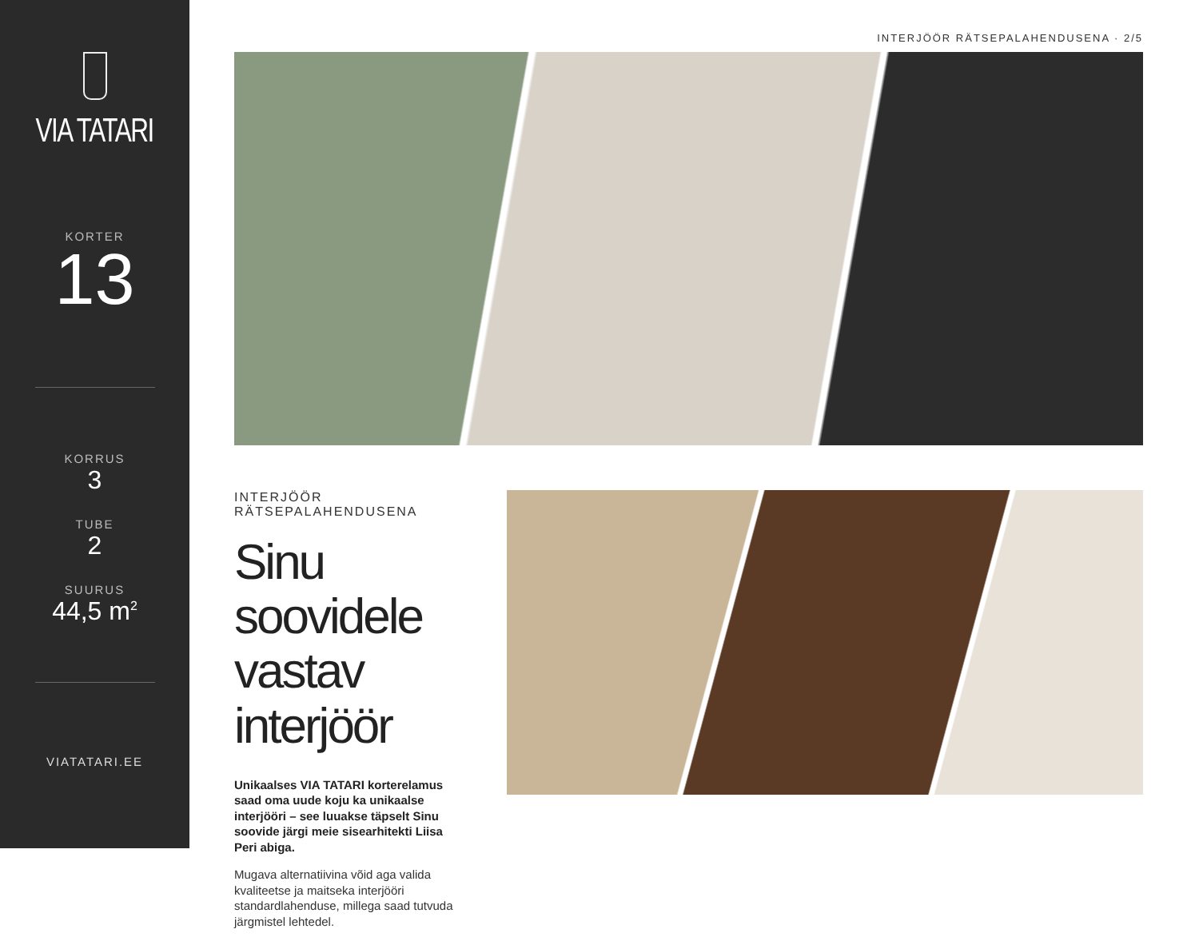VIA TATARI
KORTER
13
KORRUS
3
TUBE
2
SUURUS
44,5 m<sup>2</sup>
VIATATARI.EE
INTERJÖÖR RÄTSEPALAHENDUSENA · 2/5
INTERJÖÖR RÄTSEPALAHENDUSENA
Sinu soovidele vastav interjöör
Unikaalses VIA TATARI korterelamus saad oma uude koju ka unikaalse interjööri – see luuakse täpselt Sinu soovide järgi meie sisearhitekti Liisa Peri abiga.
Mugava alternatiivina võid aga valida kvaliteetse ja maitseka interjööri standardlahenduse, millega saad tutvuda järgmistel lehtedel.